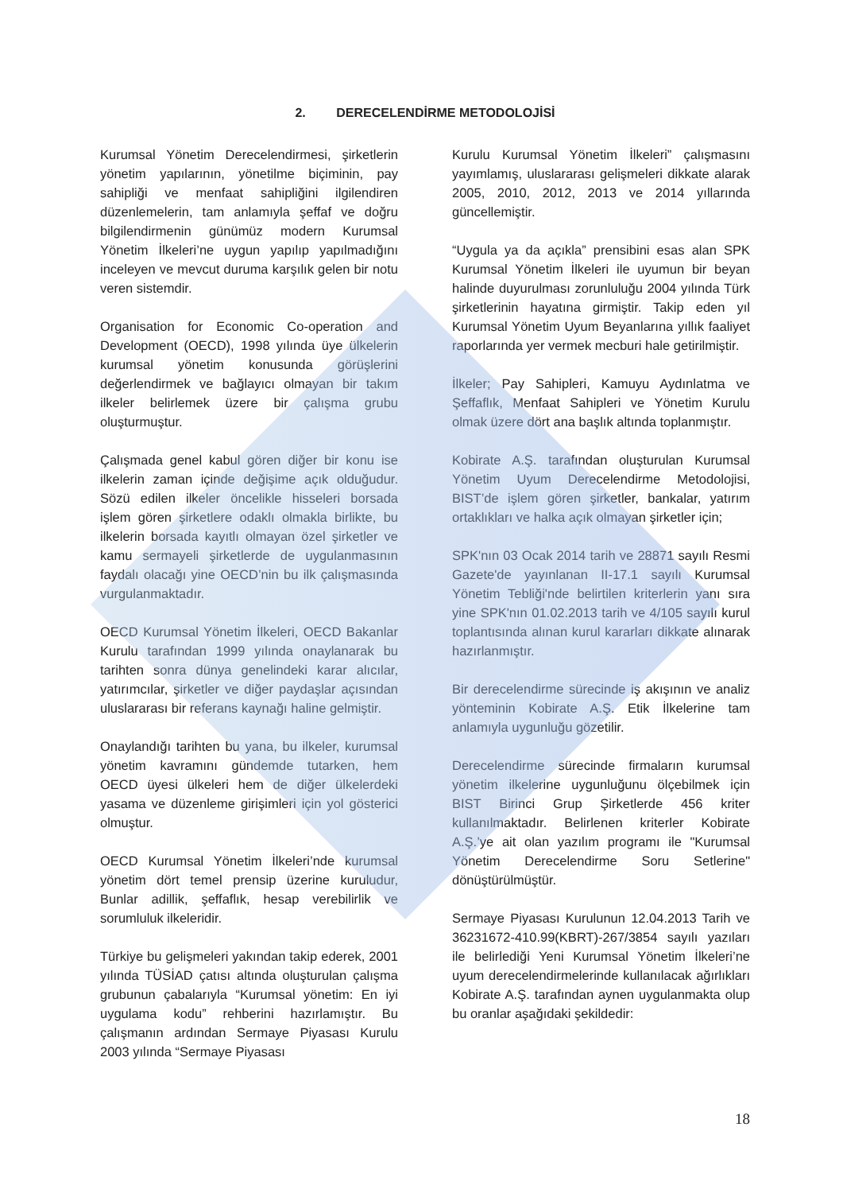2. DERECELENDİRME METODOLOJİSİ
Kurumsal Yönetim Derecelendirmesi, şirketlerin yönetim yapılarının, yönetilme biçiminin, pay sahipliği ve menfaat sahipliğini ilgilendiren düzenlemelerin, tam anlamıyla şeffaf ve doğru bilgilendirmenin günümüz modern Kurumsal Yönetim İlkeleri’ne uygun yapılıp yapılmadığını inceleyen ve mevcut duruma karşılık gelen bir notu veren sistemdir.
Organisation for Economic Co-operation and Development (OECD), 1998 yılında üye ülkelerin kurumsal yönetim konusunda görüşlerini değerlendirmek ve bağlayıcı olmayan bir takım ilkeler belirlemek üzere bir çalışma grubu oluşturmuştur.
Çalışmada genel kabul gören diğer bir konu ise ilkelerin zaman içinde değişime açık olduğudur. Sözü edilen ilkeler öncelikle hisseleri borsada işlem gören şirketlere odaklı olmakla birlikte, bu ilkelerin borsada kayıtlı olmayan özel şirketler ve kamu sermayeli şirketlerde de uygulanmasının faydalı olacağı yine OECD’nin bu ilk çalışmasında vurgulanmaktadır.
OECD Kurumsal Yönetim İlkeleri, OECD Bakanlar Kurulu tarafından 1999 yılında onaylanarak bu tarihten sonra dünya genelindeki karar alıcılar, yatırımcılar, şirketler ve diğer paydaşlar açısından uluslararası bir referans kaynağı haline gelmiştir.
Onaylandığı tarihten bu yana, bu ilkeler, kurumsal yönetim kavramını gündemde tutarken, hem OECD üyesi ülkeleri hem de diğer ülkelerdeki yasama ve düzenleme girişimleri için yol gösterici olmuştur.
OECD Kurumsal Yönetim İlkeleri’nde kurumsal yönetim dört temel prensip üzerine kuruludur, Bunlar adillik, şeffaflık, hesap verebilirlik ve sorumluluk ilkeleridir.
Türkiye bu gelişmeleri yakından takip ederek, 2001 yılında TÜSİAD çatısı altında oluşturulan çalışma grubunun çabalarıyla “Kurumsal yönetim: En iyi uygulama kodu” rehberini hazırlamıştır. Bu çalışmanın ardından Sermaye Piyasası Kurulu 2003 yılında “Sermaye Piyasası
Kurulu Kurumsal Yönetim İlkeleri” çalışmasını yayımlamış, uluslararası gelişmeleri dikkate alarak 2005, 2010, 2012, 2013 ve 2014 yıllarında güncellemiştir.
“Uygula ya da açıkla” prensibini esas alan SPK Kurumsal Yönetim İlkeleri ile uyumun bir beyan halinde duyurulması zorunluluğu 2004 yılında Türk şirketlerinin hayatına girmiştir. Takip eden yıl Kurumsal Yönetim Uyum Beyanlarına yıllık faaliyet raporlarında yer vermek mecburi hale getirilmiştir.
İlkeler; Pay Sahipleri, Kamuyu Aydınlatma ve Şeffaflık, Menfaat Sahipleri ve Yönetim Kurulu olmak üzere dört ana başlık altında toplanmıştır.
Kobirate A.Ş. tarafından oluşturulan Kurumsal Yönetim Uyum Derecelendirme Metodolojisi, BIST’de işlem gören şirketler, bankalar, yatırım ortaklıkları ve halka açık olmayan şirketler için;
SPK'nın 03 Ocak 2014 tarih ve 28871 sayılı Resmi Gazete'de yayınlanan II-17.1 sayılı Kurumsal Yönetim Tebliği'nde belirtilen kriterlerin yanı sıra yine SPK'nın 01.02.2013 tarih ve 4/105 sayılı kurul toplantısında alınan kurul kararları dikkate alınarak hazırlanmıştır.
Bir derecelendirme sürecinde iş akışının ve analiz yönteminin Kobirate A.Ş. Etik İlkelerine tam anlamıyla uygunluğu gözetilir.
Derecelendirme sürecinde firmaların kurumsal yönetim ilkelerine uygunluğunu ölçebilmek için BIST Birinci Grup Şirketlerde 456 kriter kullanılmaktadır. Belirlenen kriterler Kobirate A.Ş.’ye ait olan yazılım programı ile "Kurumsal Yönetim Derecelendirme Soru Setlerine" dönüştürülmüştür.
Sermaye Piyasası Kurulunun 12.04.2013 Tarih ve 36231672-410.99(KBRT)-267/3854 sayılı yazıları ile belirlediği Yeni Kurumsal Yönetim İlkeleri’ne uyum derecelendirmelerinde kullanılacak ağırlıkları Kobirate A.Ş. tarafından aynen uygulanmakta olup bu oranlar aşağıdaki şekildedir:
18